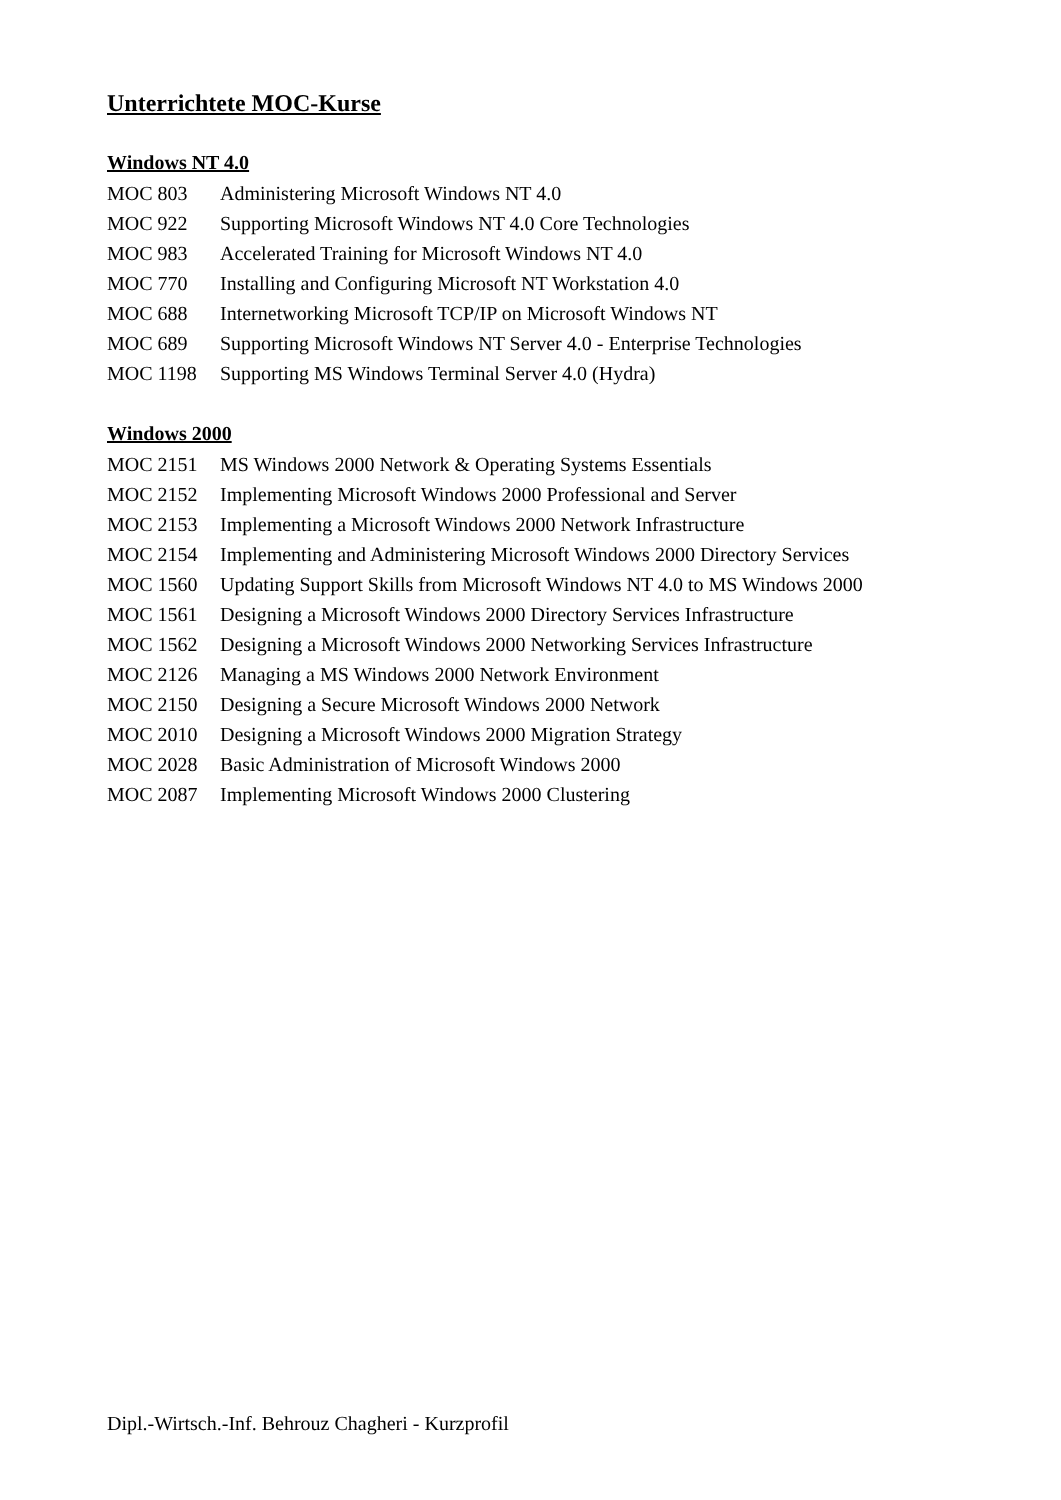Unterrichtete MOC-Kurse
Windows NT 4.0
| MOC 803 | Administering Microsoft Windows NT 4.0 |
| MOC 922 | Supporting Microsoft Windows NT 4.0 Core Technologies |
| MOC 983 | Accelerated Training for Microsoft Windows NT 4.0 |
| MOC 770 | Installing and Configuring Microsoft NT Workstation 4.0 |
| MOC 688 | Internetworking Microsoft TCP/IP on Microsoft Windows NT |
| MOC 689 | Supporting Microsoft Windows NT Server 4.0 - Enterprise Technologies |
| MOC 1198 | Supporting MS Windows Terminal Server 4.0 (Hydra) |
Windows 2000
| MOC 2151 | MS Windows 2000 Network & Operating Systems Essentials |
| MOC 2152 | Implementing Microsoft Windows 2000 Professional and Server |
| MOC 2153 | Implementing a Microsoft Windows 2000 Network Infrastructure |
| MOC 2154 | Implementing and Administering Microsoft Windows 2000 Directory Services |
| MOC 1560 | Updating Support Skills from Microsoft Windows NT 4.0 to MS Windows 2000 |
| MOC 1561 | Designing a Microsoft Windows 2000 Directory Services Infrastructure |
| MOC 1562 | Designing a Microsoft Windows 2000 Networking Services Infrastructure |
| MOC 2126 | Managing a MS Windows 2000 Network Environment |
| MOC 2150 | Designing a Secure Microsoft Windows 2000 Network |
| MOC 2010 | Designing a Microsoft Windows 2000 Migration Strategy |
| MOC 2028 | Basic Administration of Microsoft Windows 2000 |
| MOC 2087 | Implementing Microsoft Windows 2000 Clustering |
Dipl.-Wirtsch.-Inf. Behrouz Chagheri - Kurzprofil